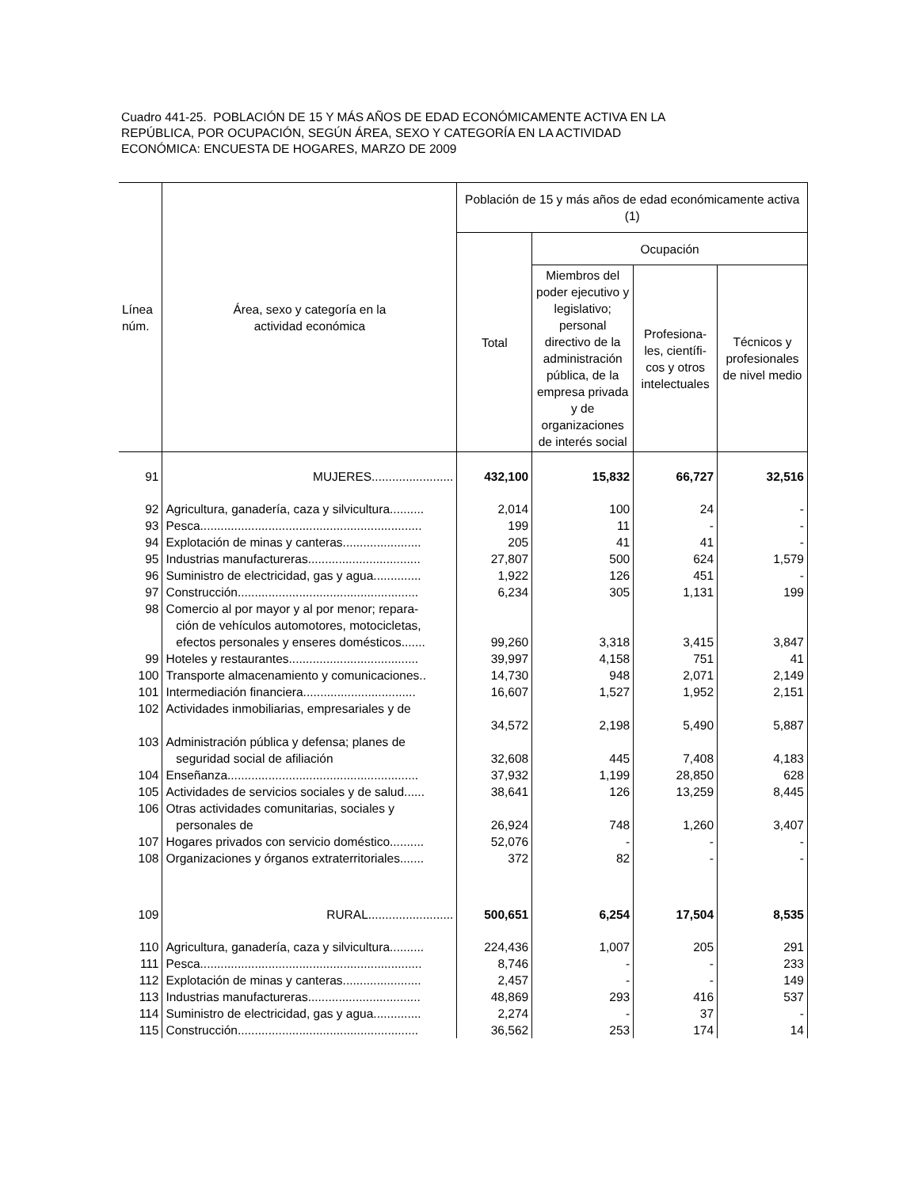Cuadro 441-25. POBLACIÓN DE 15 Y MÁS AÑOS DE EDAD ECONÓMICAMENTE ACTIVA EN LA
REPÚBLICA, POR OCUPACIÓN, SEGÚN ÁREA, SEXO Y CATEGORÍA EN LA ACTIVIDAD
ECONÓMICA: ENCUESTA DE HOGARES, MARZO DE 2009
| Línea núm. | Área, sexo y categoría en la actividad económica | Población de 15 y más años de edad económicamente activa (1) | | | |
| --- | --- | --- | --- | --- | --- |
| | | Total | Ocupación | | |
| | | | Miembros del poder ejecutivo y legislativo; personal directivo de la administración pública, de la empresa privada y de organizaciones de interés social | Profesiona-les, científi-cos y otros intelectuales | Técnicos y profesionales de nivel medio |
| 91 | MUJERES........................ | 432,100 | 15,832 | 66,727 | 32,516 |
| 92 | Agricultura, ganadería, caza y silvicultura.......... | 2,014 | 100 | 24 | - |
| 93 | Pesca................................................................. | 199 | 11 | - | - |
| 94 | Explotación de minas y canteras....................... | 205 | 41 | 41 | - |
| 95 | Industrias manufactureras................................. | 27,807 | 500 | 624 | 1,579 |
| 96 | Suministro de electricidad, gas y agua.............. | 1,922 | 126 | 451 | - |
| 97 | Construcción..................................................... | 6,234 | 305 | 1,131 | 199 |
| 98 | Comercio al por mayor y al por menor; repara- ción de vehículos automotores, motocicletas, efectos personales y enseres domésticos....... | 99,260 | 3,318 | 3,415 | 3,847 |
| 99 | Hoteles y restaurantes...................................... | 39,997 | 4,158 | 751 | 41 |
| 100 | Transporte almacenamiento y comunicaciones.. | 14,730 | 948 | 2,071 | 2,149 |
| 101 | Intermediación financiera................................. | 16,607 | 1,527 | 1,952 | 2,151 |
| 102 | Actividades inmobiliarias, empresariales y de | 34,572 | 2,198 | 5,490 | 5,887 |
| 103 | Administración pública y defensa; planes de seguridad social de afiliación | 32,608 | 445 | 7,408 | 4,183 |
| 104 | Enseñanza........................................................ | 37,932 | 1,199 | 28,850 | 628 |
| 105 | Actividades de servicios sociales y de salud...... | 38,641 | 126 | 13,259 | 8,445 |
| 106 | Otras actividades comunitarias, sociales y personales de | 26,924 | 748 | 1,260 | 3,407 |
| 107 | Hogares privados con servicio doméstico.......... | 52,076 | - | - | - |
| 108 | Organizaciones y órganos extraterritoriales....... | 372 | 82 | - | - |
| 109 | RURAL......................... | 500,651 | 6,254 | 17,504 | 8,535 |
| 110 | Agricultura, ganadería, caza y silvicultura.......... | 224,436 | 1,007 | 205 | 291 |
| 111 | Pesca................................................................. | 8,746 | - | - | 233 |
| 112 | Explotación de minas y canteras....................... | 2,457 | - | - | 149 |
| 113 | Industrias manufactureras................................. | 48,869 | 293 | 416 | 537 |
| 114 | Suministro de electricidad, gas y agua.............. | 2,274 | - | 37 | - |
| 115 | Construcción..................................................... | 36,562 | 253 | 174 | 14 |